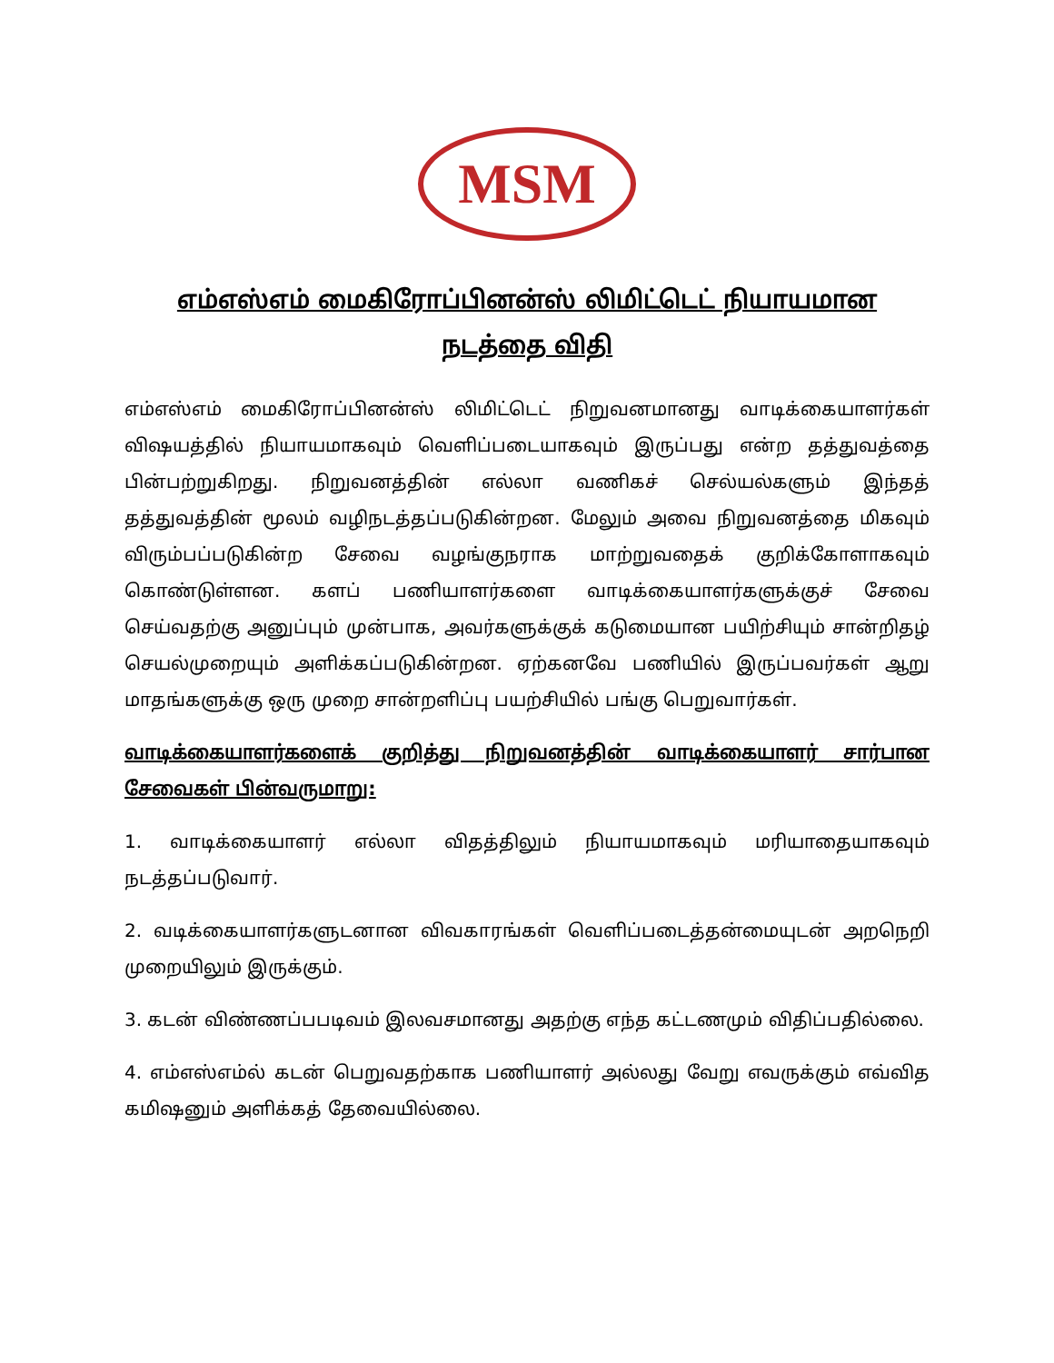MSM
எம்எஸ்எம் மைகிரோப்பினன்ஸ் லிமிட்டெட் நியாயமான
நடத்தை விதி
எம்எஸ்எம் மைகிரோப்பினன்ஸ் லிமிட்டெட் நிறுவனமானது வாடிக்கையாளர்கள் விஷயத்தில் நியாயமாகவும் வெளிப்படையாகவும் இருப்பது என்ற தத்துவத்தை பின்பற்றுகிறது. நிறுவனத்தின் எல்லா வணிகச் செல்யல்களும் இந்தத் தத்துவத்தின் மூலம் வழிநடத்தப்படுகின்றன. மேலும் அவை நிறுவனத்தை மிகவும் விரும்பப்படுகின்ற சேவை வழங்குநராக மாற்றுவதைக் குறிக்கோளாகவும் கொண்டுள்ளன. களப் பணியாளர்களை வாடிக்கையாளர்களுக்குச் சேவை செய்வதற்கு அனுப்பும் முன்பாக, அவர்களுக்குக் கடுமையான பயிற்சியும் சான்றிதழ் செயல்முறையும் அளிக்கப்படுகின்றன. ஏற்கனவே பணியில் இருப்பவர்கள் ஆறு மாதங்களுக்கு ஒரு முறை சான்றளிப்பு பயற்சியில் பங்கு பெறுவார்கள்.
வாடிக்கையாளர்களைக் குறித்து நிறுவனத்தின் வாடிக்கையாளர் சார்பான சேவைகள் பின்வருமாறு:
1. வாடிக்கையாளர் எல்லா விதத்திலும் நியாயமாகவும் மரியாதையாகவும் நடத்தப்படுவார்.
2. வடிக்கையாளர்களுடனான விவகாரங்கள் வெளிப்படைத்தன்மையுடன் அறநெறி முறையிலும் இருக்கும்.
3. கடன் விண்ணப்பபடிவம் இலவசமானது அதற்கு எந்த கட்டணமும் விதிப்பதில்லை.
4. எம்எஸ்எம்ல் கடன் பெறுவதற்காக பணியாளர் அல்லது வேறு எவருக்கும் எவ்வித கமிஷனும் அளிக்கத் தேவையில்லை.